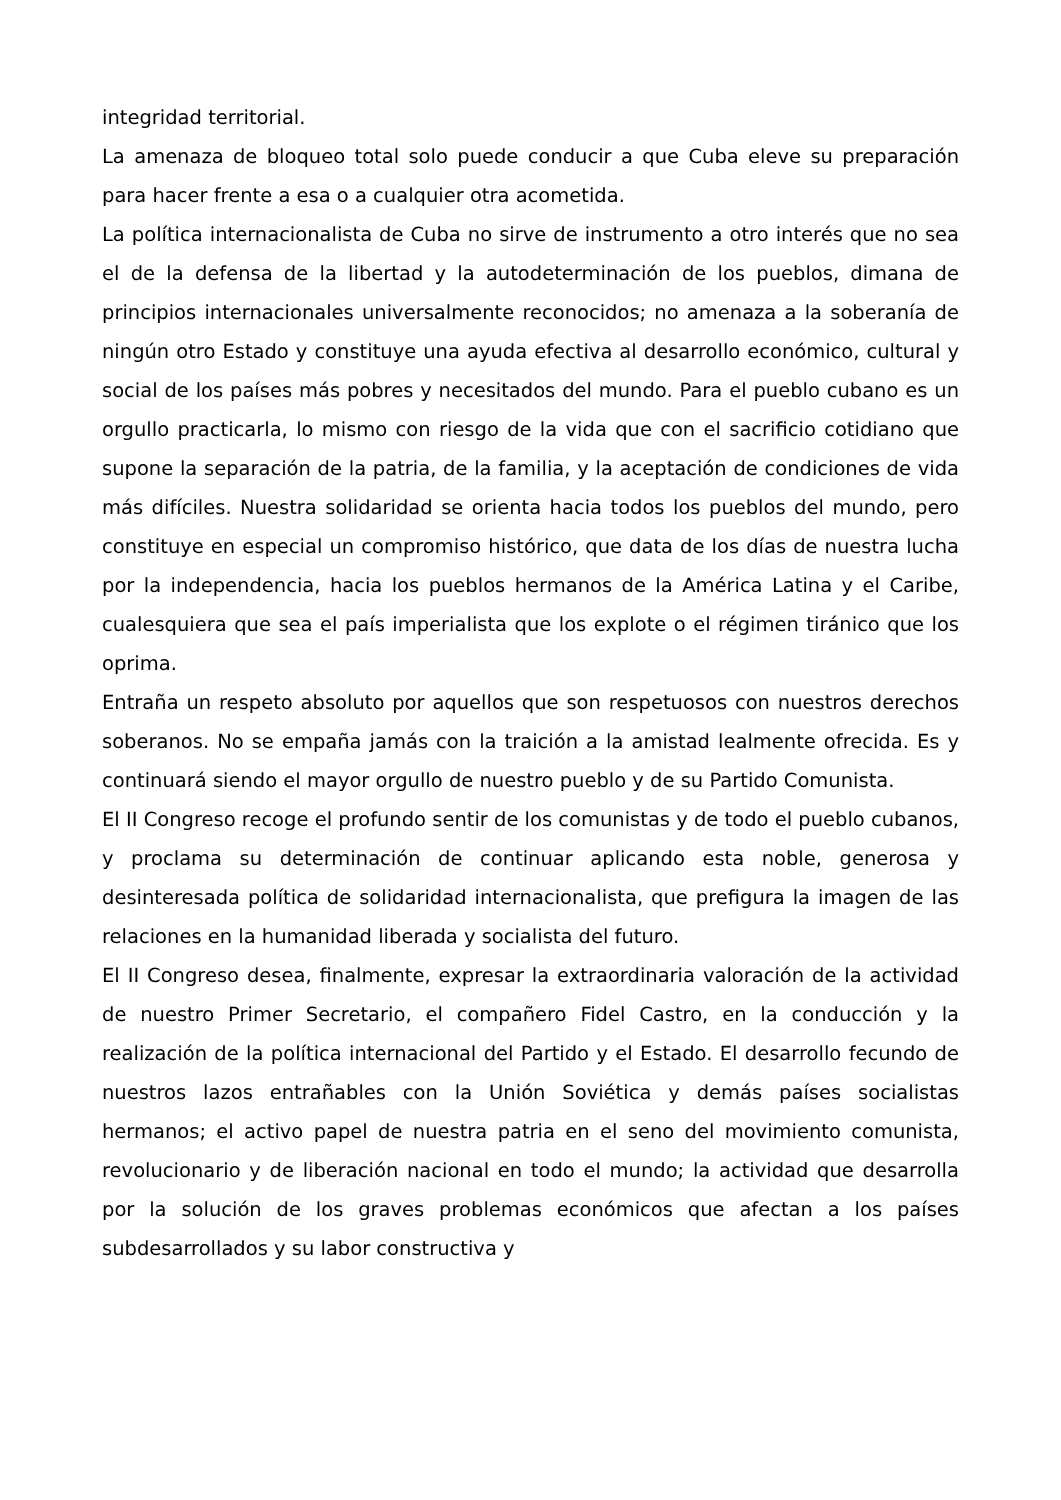integridad territorial.
La amenaza de bloqueo total solo puede conducir a que Cuba eleve su preparación para hacer frente a esa o a cualquier otra acometida.
La política internacionalista de Cuba no sirve de instrumento a otro interés que no sea el de la defensa de la libertad y la autodeterminación de los pueblos, dimana de principios internacionales universalmente reconocidos; no amenaza a la soberanía de ningún otro Estado y constituye una ayuda efectiva al desarrollo económico, cultural y social de los países más pobres y necesitados del mundo. Para el pueblo cubano es un orgullo practicarla, lo mismo con riesgo de la vida que con el sacrificio cotidiano que supone la separación de la patria, de la familia, y la aceptación de condiciones de vida más difíciles. Nuestra solidaridad se orienta hacia todos los pueblos del mundo, pero constituye en especial un compromiso histórico, que data de los días de nuestra lucha por la independencia, hacia los pueblos hermanos de la América Latina y el Caribe, cualesquiera que sea el país imperialista que los explote o el régimen tiránico que los oprima.
Entraña un respeto absoluto por aquellos que son respetuosos con nuestros derechos soberanos. No se empaña jamás con la traición a la amistad lealmente ofrecida. Es y continuará siendo el mayor orgullo de nuestro pueblo y de su Partido Comunista.
El II Congreso recoge el profundo sentir de los comunistas y de todo el pueblo cubanos, y proclama su determinación de continuar aplicando esta noble, generosa y desinteresada política de solidaridad internacionalista, que prefigura la imagen de las relaciones en la humanidad liberada y socialista del futuro.
El II Congreso desea, finalmente, expresar la extraordinaria valoración de la actividad de nuestro Primer Secretario, el compañero Fidel Castro, en la conducción y la realización de la política internacional del Partido y el Estado. El desarrollo fecundo de nuestros lazos entrañables con la Unión Soviética y demás países socialistas hermanos; el activo papel de nuestra patria en el seno del movimiento comunista, revolucionario y de liberación nacional en todo el mundo; la actividad que desarrolla por la solución de los graves problemas económicos que afectan a los países subdesarrollados y su labor constructiva y